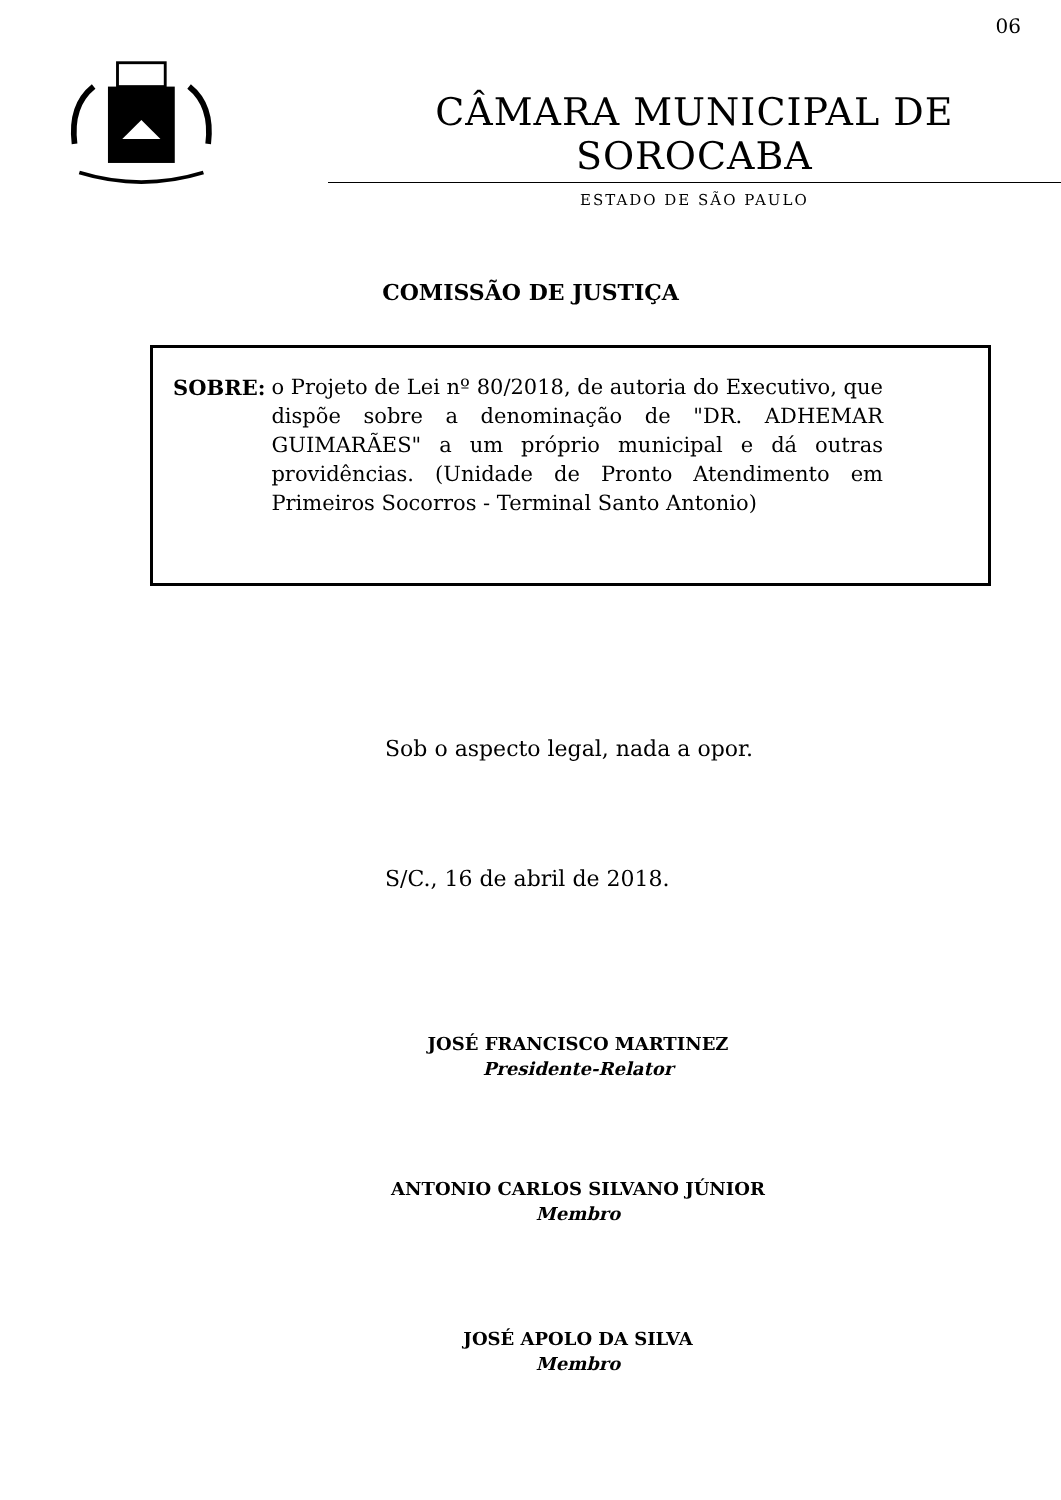06
CÂMARA MUNICIPAL DE SOROCABA
ESTADO DE SÃO PAULO
COMISSÃO DE JUSTIÇA
SOBRE: o Projeto de Lei nº 80/2018, de autoria do Executivo, que dispõe sobre a denominação de "DR. ADHEMAR GUIMARÃES" a um próprio municipal e dá outras providências. (Unidade de Pronto Atendimento em Primeiros Socorros - Terminal Santo Antonio)
Sob o aspecto legal, nada a opor.
S/C., 16 de abril de 2018.
JOSÉ FRANCISCO MARTINEZ
Presidente-Relator
ANTONIO CARLOS SILVANO JÚNIOR
Membro
JOSÉ APOLO DA SILVA
Membro